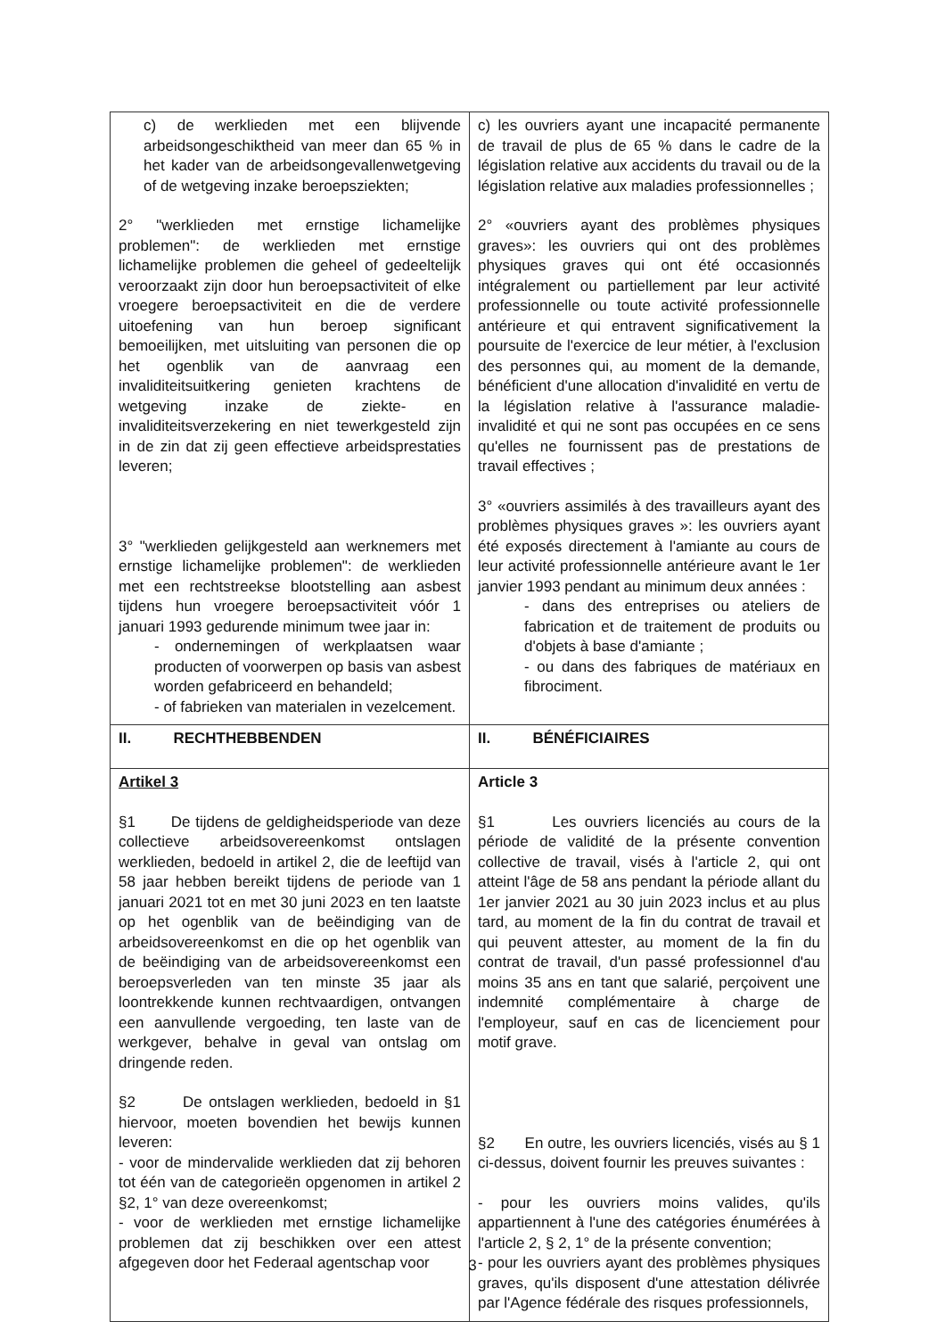| c) de werklieden met een blijvende arbeidsongeschiktheid van meer dan 65 % in het kader van de arbeidsongevallenwetgeving of de wetgeving inzake beroepsziekten; 2° "werklieden met ernstige lichamelijke problemen": de werklieden met ernstige lichamelijke problemen die geheel of gedeeltelijk veroorzaakt zijn door hun beroepsactiviteit of elke vroegere beroepsactiviteit en die de verdere uitoefening van hun beroep significant bemoeilijken, met uitsluiting van personen die op het ogenblik van de aanvraag een invaliditeitsuitkering genieten krachtens de wetgeving inzake de ziekte- en invaliditeitsverzekering en niet tewerkgesteld zijn in de zin dat zij geen effectieve arbeidsprestaties leveren; 3° "werklieden gelijkgesteld aan werknemers met ernstige lichamelijke problemen": de werklieden met een rechtstreekse blootstelling aan asbest tijdens hun vroegere beroepsactiviteit vóór 1 januari 1993 gedurende minimum twee jaar in: - ondernemingen of werkplaatsen waar producten of voorwerpen op basis van asbest worden gefabriceerd en behandeld; - of fabrieken van materialen in vezelcement. | c) les ouvriers ayant une incapacité permanente de travail de plus de 65 % dans le cadre de la législation relative aux accidents du travail ou de la législation relative aux maladies professionnelles ; 2° «ouvriers ayant des problèmes physiques graves»: les ouvriers qui ont des problèmes physiques graves qui ont été occasionnés intégralement ou partiellement par leur activité professionnelle ou toute activité professionnelle antérieure et qui entravent significativement la poursuite de l'exercice de leur métier, à l'exclusion des personnes qui, au moment de la demande, bénéficient d'une allocation d'invalidité en vertu de la législation relative à l'assurance maladie-invalidité et qui ne sont pas occupées en ce sens qu'elles ne fournissent pas de prestations de travail effectives ; 3° «ouvriers assimilés à des travailleurs ayant des problèmes physiques graves »: les ouvriers ayant été exposés directement à l'amiante au cours de leur activité professionnelle antérieure avant le 1er janvier 1993 pendant au minimum deux années : - dans des entreprises ou ateliers de fabrication et de traitement de produits ou d'objets à base d'amiante ; - ou dans des fabriques de matériaux en fibrociment. |
| II. RECHTHEBBENDEN | II. BÉNÉFICIAIRES |
| Artikel 3 §1 De tijdens de geldigheidsperiode van deze collectieve arbeidsovereenkomst ontslagen werklieden, bedoeld in artikel 2, die de leeftijd van 58 jaar hebben bereikt tijdens de periode van 1 januari 2021 tot en met 30 juni 2023 en ten laatste op het ogenblik van de beëindiging van de arbeidsovereenkomst en die op het ogenblik van de beëindiging van de arbeidsovereenkomst een beroepsverleden van ten minste 35 jaar als loontrekkende kunnen rechtvaardigen, ontvangen een aanvullende vergoeding, ten laste van de werkgever, behalve in geval van ontslag om dringende reden. §2 De ontslagen werklieden, bedoeld in §1 hiervoor, moeten bovendien het bewijs kunnen leveren: - voor de mindervalide werklieden dat zij behoren tot één van de categorieën opgenomen in artikel 2 §2, 1° van deze overeenkomst; - voor de werklieden met ernstige lichamelijke problemen dat zij beschikken over een attest afgegeven door het Federaal agentschap voor | Article 3 §1 Les ouvriers licenciés au cours de la période de validité de la présente convention collective de travail, visés à l'article 2, qui ont atteint l'âge de 58 ans pendant la période allant du 1er janvier 2021 au 30 juin 2023 inclus et au plus tard, au moment de la fin du contrat de travail et qui peuvent attester, au moment de la fin du contrat de travail, d'un passé professionnel d'au moins 35 ans en tant que salarié, perçoivent une indemnité complémentaire à charge de l'employeur, sauf en cas de licenciement pour motif grave. §2 En outre, les ouvriers licenciés, visés au § 1 ci-dessus, doivent fournir les preuves suivantes : - pour les ouvriers moins valides, qu'ils appartiennent à l'une des catégories énumérées à l'article 2, § 2, 1° de la présente convention; - pour les ouvriers ayant des problèmes physiques graves, qu'ils disposent d'une attestation délivrée par l'Agence fédérale des risques professionnels, |
3